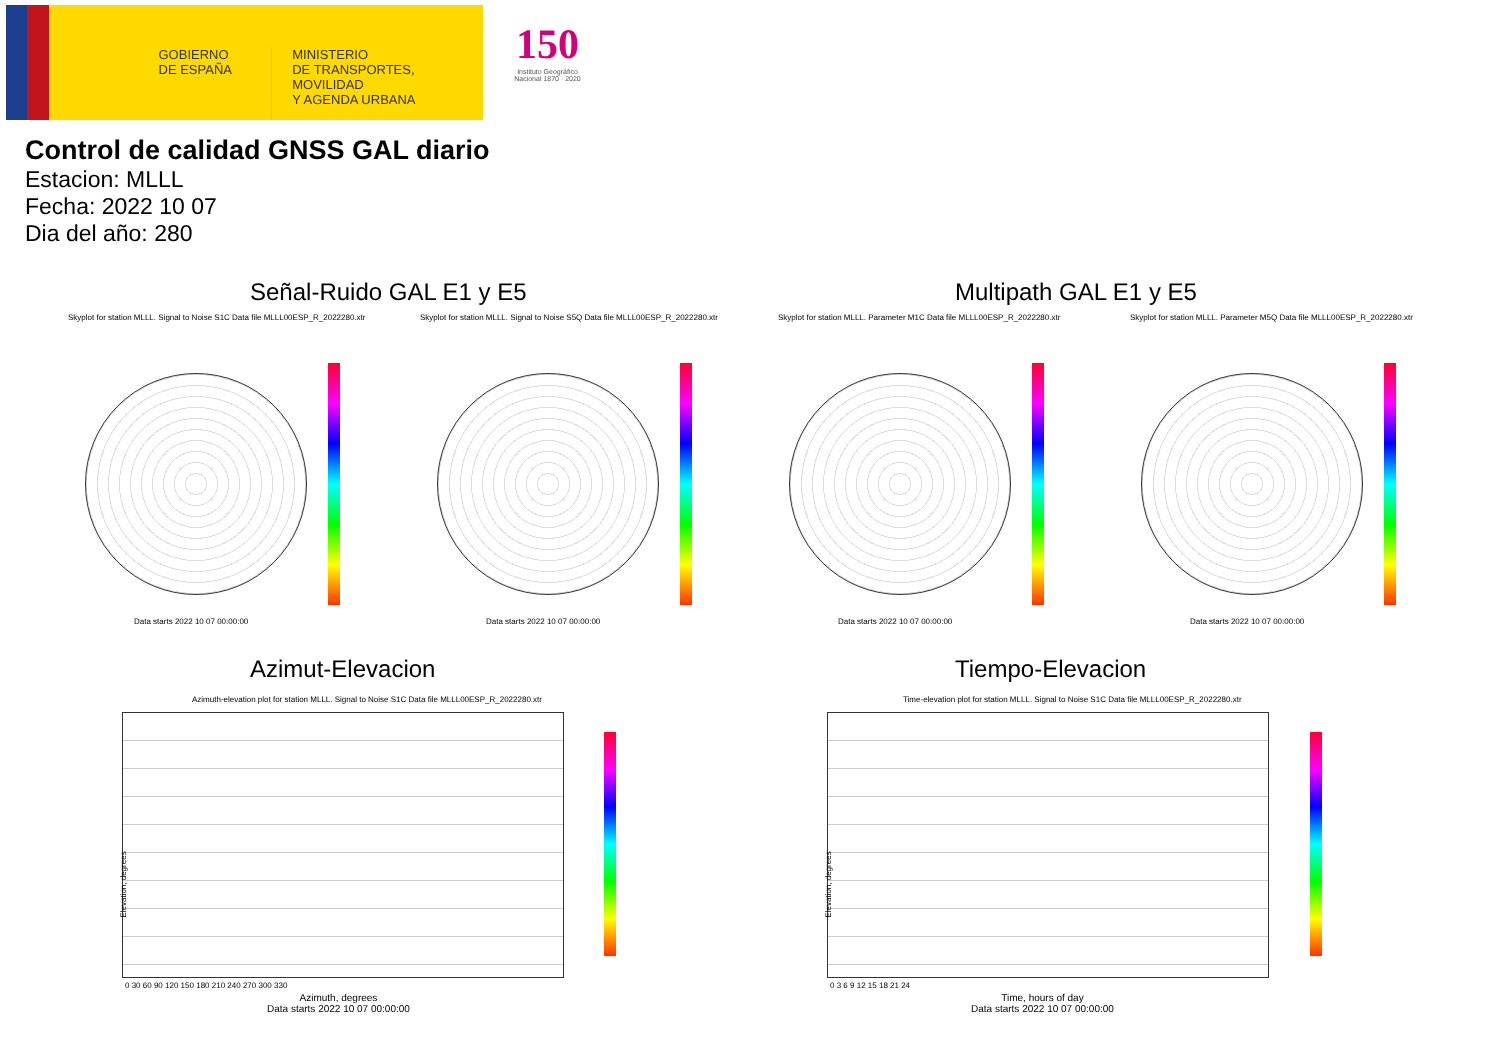GOBIERNO
DE ESPAÑA
MINISTERIO
DE TRANSPORTES, MOVILIDAD
Y AGENDA URBANA
150
Instituto Geográfico Nacional 1870 · 2020
Control de calidad GNSS GAL diario
Estacion: MLLL
Fecha: 2022 10 07
Dia del año: 280
Señal-Ruido GAL E1 y E5 Multipath GAL E1 y E5
Skyplot for station MLLL. Signal to Noise S1C Data file MLLL00ESP_R_2022280.xtr
Skyplot for station MLLL. Signal to Noise S5Q Data file MLLL00ESP_R_2022280.xtr
Skyplot for station MLLL. Parameter M1C Data file MLLL00ESP_R_2022280.xtr
Skyplot for station MLLL. Parameter M5Q Data file MLLL00ESP_R_2022280.xtr
Data starts 2022 10 07 00:00:00
Data starts 2022 10 07 00:00:00
Data starts 2022 10 07 00:00:00
Data starts 2022 10 07 00:00:00
Azimut-Elevacion Tiempo-Elevacion
Azimuth-elevation plot for station MLLL. Signal to Noise S1C Data file MLLL00ESP_R_2022280.xtr
Time-elevation plot for station MLLL. Signal to Noise S1C Data file MLLL00ESP_R_2022280.xtr
Elevation, degrees Elevation, degrees
0 30 60 90 120 150 180 210 240 270 300 330
0 3 6 9 12 15 18 21 24
Azimuth, degrees
Data starts 2022 10 07 00:00:00
Time, hours of day
Data starts 2022 10 07 00:00:00